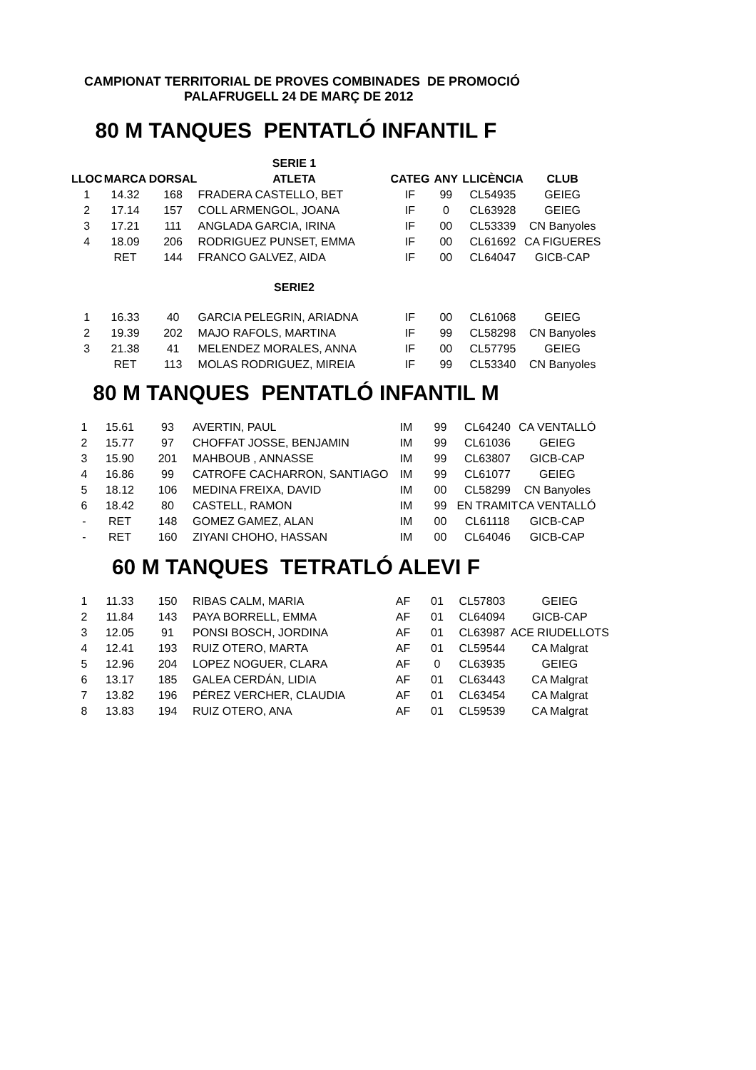CAMPIONAT TERRITORIAL DE PROVES COMBINADES DE PROMOCIÓ
PALAFRUGELL 24 DE MARÇ DE 2012
80 M TANQUES PENTATLÓ INFANTIL F
| | | | SERIE 1 | | | | |
| LLOC | MARCA | DORSAL | ATLETA | CATEG | ANY | LLICÈNCIA | CLUB |
| 1 | 14.32 | 168 | FRADERA CASTELLO, BET | IF | 99 | CL54935 | GEIEG |
| 2 | 17.14 | 157 | COLL ARMENGOL, JOANA | IF | 0 | CL63928 | GEIEG |
| 3 | 17.21 | 111 | ANGLADA GARCIA, IRINA | IF | 00 | CL53339 | CN Banyoles |
| 4 | 18.09 | 206 | RODRIGUEZ PUNSET, EMMA | IF | 00 | CL61692 | CA FIGUERES |
| | RET | 144 | FRANCO GALVEZ, AIDA | IF | 00 | CL64047 | GICB-CAP |
| | | | SERIE2 | | | | |
| 1 | 16.33 | 40 | GARCIA PELEGRIN, ARIADNA | IF | 00 | CL61068 | GEIEG |
| 2 | 19.39 | 202 | MAJO RAFOLS, MARTINA | IF | 99 | CL58298 | CN Banyoles |
| 3 | 21.38 | 41 | MELENDEZ MORALES, ANNA | IF | 00 | CL57795 | GEIEG |
| | RET | 113 | MOLAS RODRIGUEZ, MIREIA | IF | 99 | CL53340 | CN Banyoles |
80 M TANQUES PENTATLÓ INFANTIL M
| 1 | 15.61 | 93 | AVERTIN, PAUL | IM | 99 | CL64240 | CA VENTALLÓ |
| 2 | 15.77 | 97 | CHOFFAT JOSSE, BENJAMIN | IM | 99 | CL61036 | GEIEG |
| 3 | 15.90 | 201 | MAHBOUB , ANNASSE | IM | 99 | CL63807 | GICB-CAP |
| 4 | 16.86 | 99 | CATROFE CACHARRON, SANTIAGO | IM | 99 | CL61077 | GEIEG |
| 5 | 18.12 | 106 | MEDINA FREIXA, DAVID | IM | 00 | CL58299 | CN Banyoles |
| 6 | 18.42 | 80 | CASTELL, RAMON | IM | 99 | EN TRAMIT | CA VENTALLÓ |
| - | RET | 148 | GOMEZ GAMEZ, ALAN | IM | 00 | CL61118 | GICB-CAP |
| - | RET | 160 | ZIYANI CHOHO, HASSAN | IM | 00 | CL64046 | GICB-CAP |
60 M TANQUES TETRATLÓ ALEVI F
| 1 | 11.33 | 150 | RIBAS CALM, MARIA | AF | 01 | CL57803 | GEIEG |
| 2 | 11.84 | 143 | PAYA BORRELL, EMMA | AF | 01 | CL64094 | GICB-CAP |
| 3 | 12.05 | 91 | PONSI BOSCH, JORDINA | AF | 01 | CL63987 | ACE RIUDELLOTS |
| 4 | 12.41 | 193 | RUIZ OTERO, MARTA | AF | 01 | CL59544 | CA Malgrat |
| 5 | 12.96 | 204 | LOPEZ NOGUER, CLARA | AF | 0 | CL63935 | GEIEG |
| 6 | 13.17 | 185 | GALEA CERDÁN, LIDIA | AF | 01 | CL63443 | CA Malgrat |
| 7 | 13.82 | 196 | PÉREZ VERCHER, CLAUDIA | AF | 01 | CL63454 | CA Malgrat |
| 8 | 13.83 | 194 | RUIZ OTERO, ANA | AF | 01 | CL59539 | CA Malgrat |